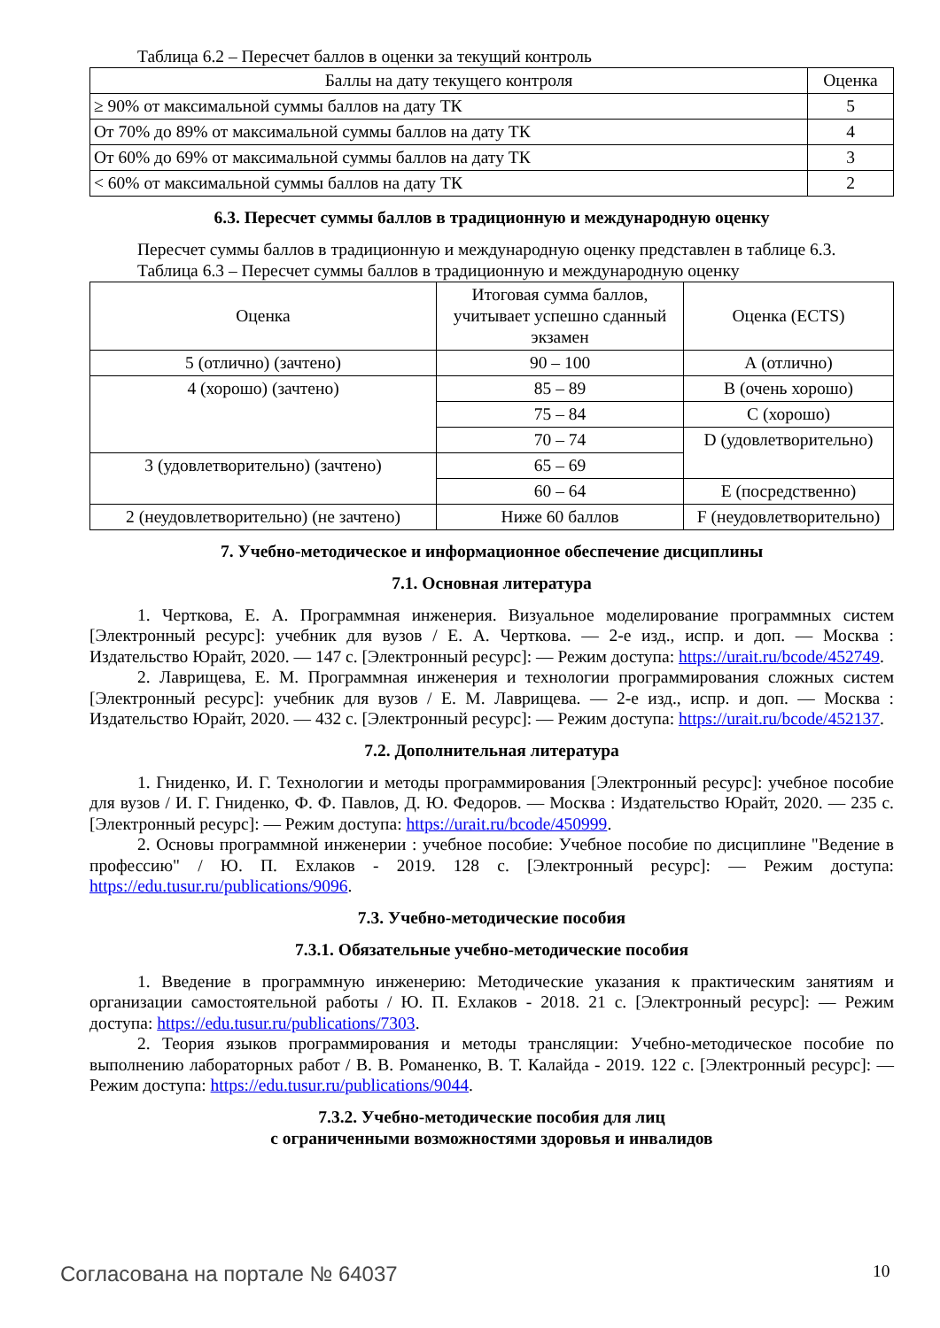Таблица 6.2 – Пересчет баллов в оценки за текущий контроль
| Баллы на дату текущего контроля | Оценка |
| --- | --- |
| ≥ 90% от максимальной суммы баллов на дату ТК | 5 |
| От 70% до 89% от максимальной суммы баллов на дату ТК | 4 |
| От 60% до 69% от максимальной суммы баллов на дату ТК | 3 |
| < 60% от максимальной суммы баллов на дату ТК | 2 |
6.3. Пересчет суммы баллов в традиционную и международную оценку
Пересчет суммы баллов в традиционную и международную оценку представлен в таблице 6.3.
Таблица 6.3 – Пересчет суммы баллов в традиционную и международную оценку
| Оценка | Итоговая сумма баллов, учитывает успешно сданный экзамен | Оценка (ECTS) |
| --- | --- | --- |
| 5 (отлично) (зачтено) | 90 – 100 | А (отлично) |
| 4 (хорошо) (зачтено) | 85 – 89 | В (очень хорошо) |
| | 75 – 84 | С (хорошо) |
| | 70 – 74 | D (удовлетворительно) |
| 3 (удовлетворительно) (зачтено) | 65 – 69 | |
| | 60 – 64 | Е (посредственно) |
| 2 (неудовлетворительно) (не зачтено) | Ниже 60 баллов | F (неудовлетворительно) |
7. Учебно-методическое и информационное обеспечение дисциплины
7.1. Основная литература
1. Черткова, Е. А. Программная инженерия. Визуальное моделирование программных систем [Электронный ресурс]: учебник для вузов / Е. А. Черткова. — 2-е изд., испр. и доп. — Москва : Издательство Юрайт, 2020. — 147 с. [Электронный ресурс]: — Режим доступа: https://urait.ru/bcode/452749.
2. Лаврищева, Е. М. Программная инженерия и технологии программирования сложных систем [Электронный ресурс]: учебник для вузов / Е. М. Лаврищева. — 2-е изд., испр. и доп. — Москва : Издательство Юрайт, 2020. — 432 с. [Электронный ресурс]: — Режим доступа: https://urait.ru/bcode/452137.
7.2. Дополнительная литература
1. Гниденко, И. Г. Технологии и методы программирования [Электронный ресурс]: учебное пособие для вузов / И. Г. Гниденко, Ф. Ф. Павлов, Д. Ю. Федоров. — Москва : Издательство Юрайт, 2020. — 235 с. [Электронный ресурс]: — Режим доступа: https://urait.ru/bcode/450999.
2. Основы программной инженерии : учебное пособие: Учебное пособие по дисциплине "Ведение в профессию" / Ю. П. Ехлаков - 2019. 128 с. [Электронный ресурс]: — Режим доступа: https://edu.tusur.ru/publications/9096.
7.3. Учебно-методические пособия
7.3.1. Обязательные учебно-методические пособия
1. Введение в программную инженерию: Методические указания к практическим занятиям и организации самостоятельной работы / Ю. П. Ехлаков - 2018. 21 с. [Электронный ресурс]: — Режим доступа: https://edu.tusur.ru/publications/7303.
2. Теория языков программирования и методы трансляции: Учебно-методическое пособие по выполнению лабораторных работ / В. В. Романенко, В. Т. Калайда - 2019. 122 с. [Электронный ресурс]: — Режим доступа: https://edu.tusur.ru/publications/9044.
7.3.2. Учебно-методические пособия для лиц
с ограниченными возможностями здоровья и инвалидов
Согласована на портале № 64037 10